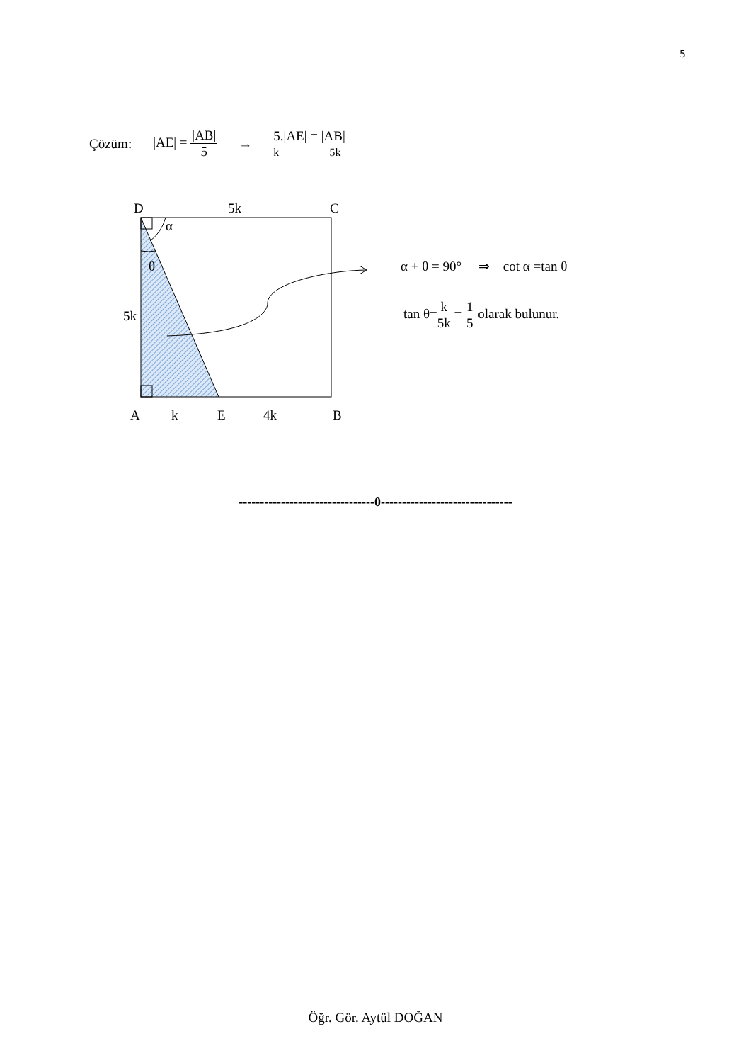5
Çözüm: |AE| = |AB| 5 → 5.|AE| = |AB|
k 5k
D
5k
C
α
θ
5k
A
k
E
4k
B
α + θ = 90° ⇒ cot α =tan θ
tan θ=k 5k = 1 5 olarak bulunur.
--------------------------------0-------------------------------
Öğr. Gör. Aytül DOĞAN